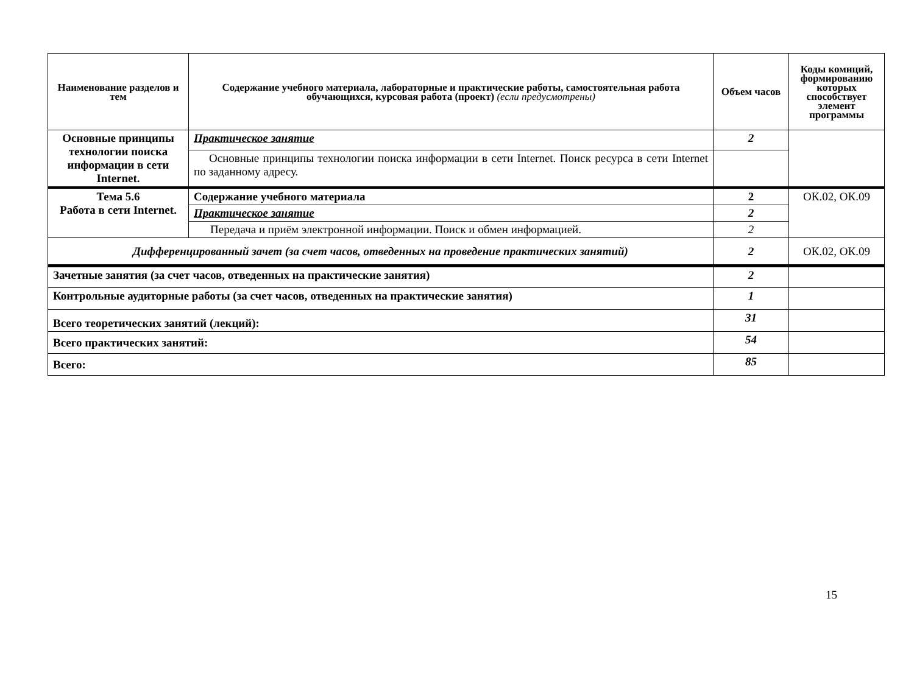| Наименование разделов и тем | Содержание учебного материала, лабораторные и практические работы, самостоятельная работа обучающихся, курсовая работа (проект) (если предусмотрены) | Объем часов | Коды комнций, формированию которых способствует элемент программы |
| --- | --- | --- | --- |
| Основные принципы технологии поиска информации в сети Internet. | Практическое занятие | 2 | |
| | Основные принципы технологии поиска информации в сети Internet. Поиск ресурса в сети Internet по заданному адресу. | | |
| Тема 5.6 Работа в сети Internet. | Содержание учебного материала | 2 | ОК.02, ОК.09 |
| | Практическое занятие | 2 | |
| | Передача и приём электронной информации. Поиск и обмен информацией. | 2 | |
| Дифференцированный зачет (за счет часов, отведенных на проведение практических занятий) | | 2 | ОК.02, ОК.09 |
| Зачетные занятия (за счет часов, отведенных на практические занятия) | | 2 | |
| Контрольные аудиторные работы (за счет часов, отведенных на практические занятия) | | 1 | |
| Всего теоретических занятий (лекций): | | 31 | |
| Всего практических занятий: | | 54 | |
| Всего: | | 85 | |
15